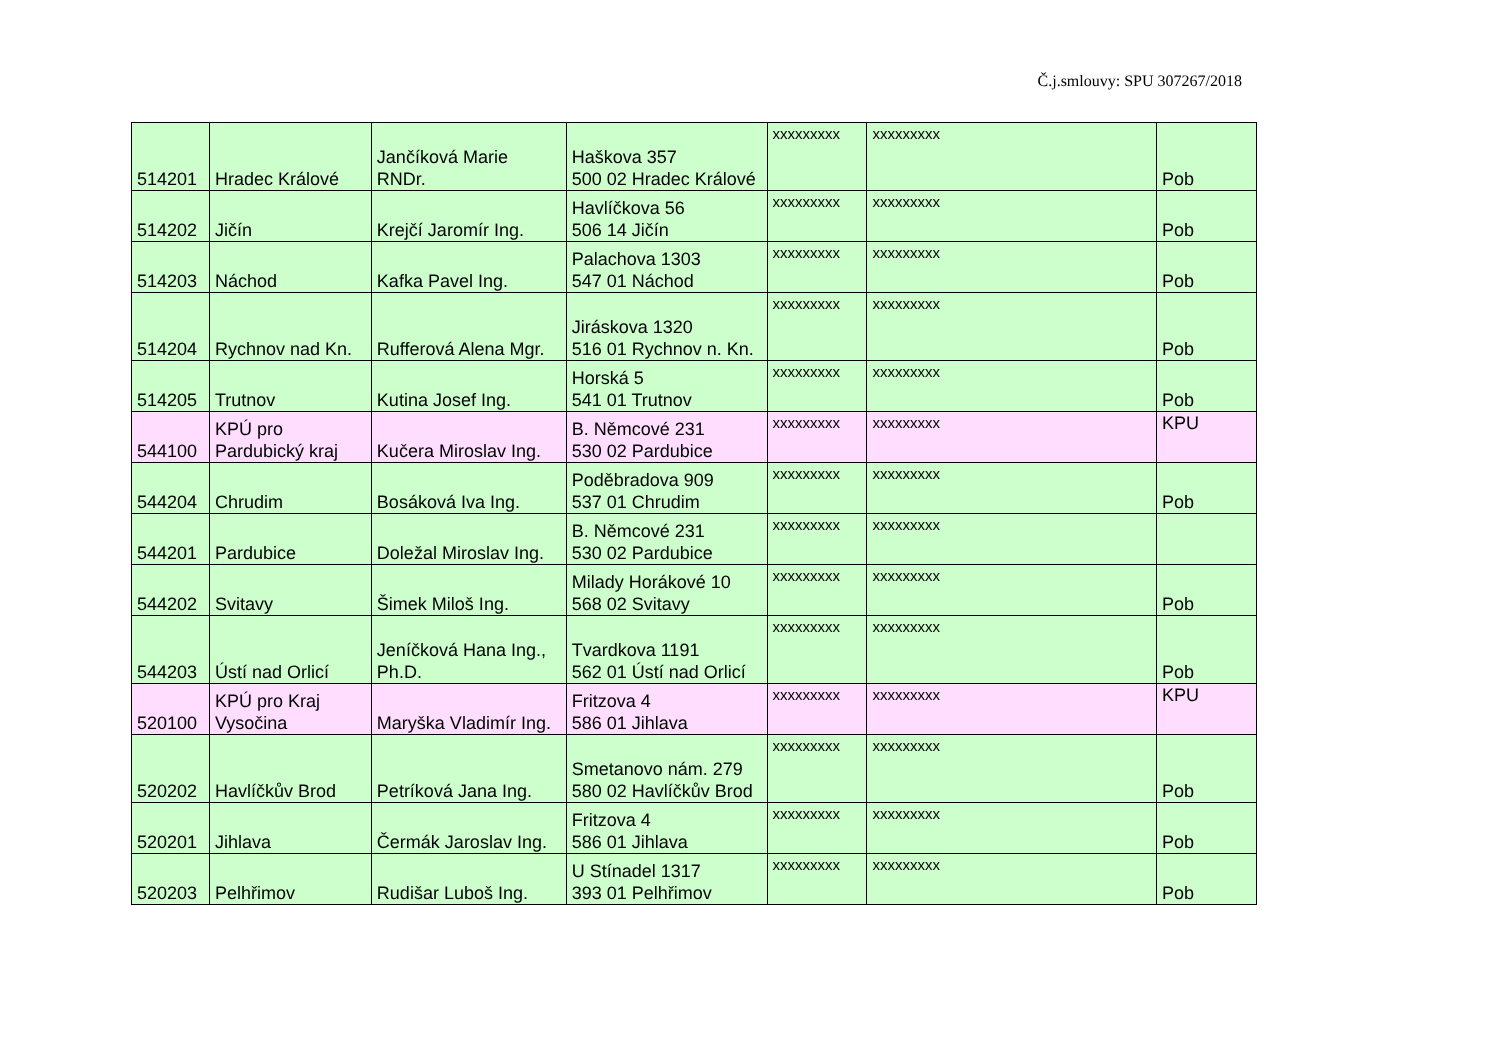Č.j.smlouvy: SPU 307267/2018
| 514201 | Hradec Králové | Jančíková Marie RNDr. | Haškova 357 500 02 Hradec Králové | xxxxxxxxx | xxxxxxxxx | Pob |
| 514202 | Jičín | Krejčí Jaromír Ing. | Havlíčkova 56 506 14 Jičín | xxxxxxxxx | xxxxxxxxx | Pob |
| 514203 | Náchod | Kafka Pavel Ing. | Palachova 1303 547 01 Náchod | xxxxxxxxx | xxxxxxxxx | Pob |
| 514204 | Rychnov nad Kn. | Rufferová Alena Mgr. | Jiráskova 1320 516 01 Rychnov n. Kn. | xxxxxxxxx | xxxxxxxxx | Pob |
| 514205 | Trutnov | Kutina Josef Ing. | Horská 5 541 01 Trutnov | xxxxxxxxx | xxxxxxxxx | Pob |
| 544100 | KPÚ pro Pardubický kraj | Kučera Miroslav Ing. | B. Němcové 231 530 02 Pardubice | xxxxxxxxx | xxxxxxxxx | KPU |
| 544204 | Chrudim | Bosáková Iva Ing. | Poděbradova 909 537 01 Chrudim | xxxxxxxxx | xxxxxxxxx | Pob |
| 544201 | Pardubice | Doležal Miroslav Ing. | B. Němcové 231 530 02 Pardubice | xxxxxxxxx | xxxxxxxxx | |
| 544202 | Svitavy | Šimek Miloš Ing. | Milady Horákové 10 568 02 Svitavy | xxxxxxxxx | xxxxxxxxx | Pob |
| 544203 | Ústí nad Orlicí | Jeníčková Hana Ing., Ph.D. | Tvardkova 1191 562 01 Ústí nad Orlicí | xxxxxxxxx | xxxxxxxxx | Pob |
| 520100 | KPÚ pro Kraj Vysočina | Maryška Vladimír Ing. | Fritzova 4 586 01 Jihlava | xxxxxxxxx | xxxxxxxxx | KPU |
| 520202 | Havlíčkův Brod | Petríková Jana Ing. | Smetanovo nám. 279 580 02 Havlíčkův Brod | xxxxxxxxx | xxxxxxxxx | Pob |
| 520201 | Jihlava | Čermák Jaroslav Ing. | Fritzova 4 586 01 Jihlava | xxxxxxxxx | xxxxxxxxx | Pob |
| 520203 | Pelhřimov | Rudišar Luboš Ing. | U Stínadel 1317 393 01 Pelhřimov | xxxxxxxxx | xxxxxxxxx | Pob |